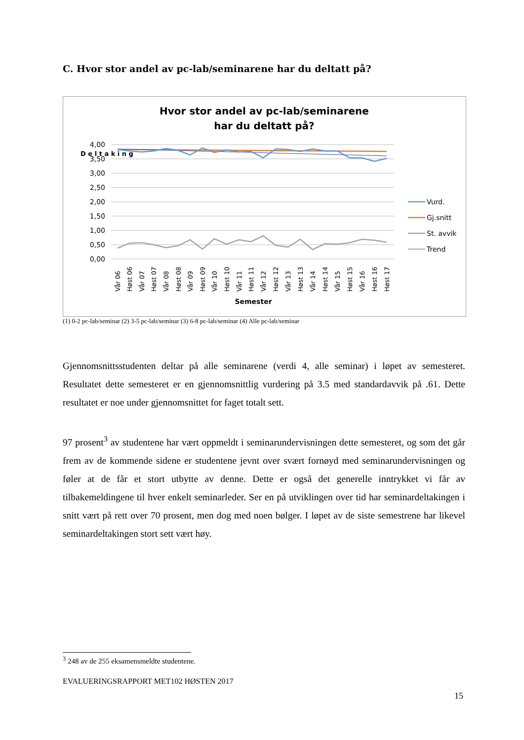C. Hvor stor andel av pc-lab/seminarene har du deltatt på?
Hvor stor andel av pc-lab/seminarene
har du deltatt på?
4,00
3,50
3,00
2,50
2,00
1,50
1,00
0,50
0,00
D e l t a k i n g
Vår 06
Høst 06
Vår 07
Høst 07
Vår 08
Høst 08
Vår 09
Høst 09
Vår 10
Høst 10
Vår 11
Høst 11
Vår 12
Høst 12
Vår 13
Høst 13
Vår 14
Høst 14
Vår 15
Høst 15
Vår 16
Høst 16
Høst 17
Semester
Vurd.
Gj.snitt
St. avvik
Trend
(1) 0-2 pc-lab/seminar (2) 3-5 pc-lab/seminar (3) 6-8 pc-lab/seminar (4) Alle pc-lab/seminar
Gjennomsnittsstudenten deltar på alle seminarene (verdi 4, alle seminar) i løpet av semesteret. Resultatet dette semesteret er en gjennomsnittlig vurdering på 3.5 med standardavvik på .61. Dette resultatet er noe under gjennomsnittet for faget totalt sett.
97 prosent<sup>3</sup> av studentene har vært oppmeldt i seminarundervisningen dette semesteret, og som det går frem av de kommende sidene er studentene jevnt over svært fornøyd med seminarundervisningen og føler at de får et stort utbytte av denne. Dette er også det generelle inntrykket vi får av tilbakemeldingene til hver enkelt seminarleder. Ser en på utviklingen over tid har seminardeltakingen i snitt vært på rett over 70 prosent, men dog med noen bølger. I løpet av de siste semestrene har likevel seminardeltakingen stort sett vært høy.
<sup>3</sup> 248 av de 255 eksamensmeldte studentene.
EVALUERINGSRAPPORT MET102 HØSTEN 2017
15